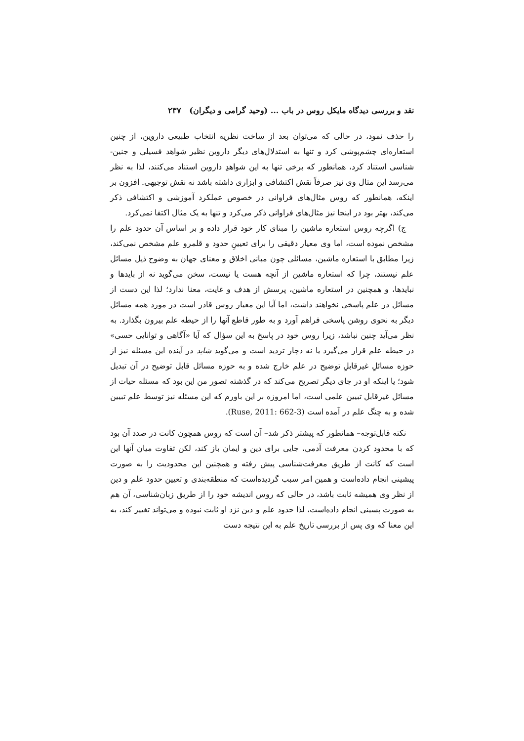نقد و بررسی دیدگاه مایکل روس در باب ... (وحید گرامی و دیگران) ۲۳۷
را حذف نمود، در حالی که می‌توان بعد از ساخت نظریه انتخاب طبیعی داروین، از چنین استعاره‌ای چشم‌پوشی کرد و تنها به استدلال‌های دیگر داروین نظیر شواهد فسیلی و جنین-شناسی استناد کرد، همانطور که برخی تنها به این شواهدِ داروین استناد می‌کنند، لذا به نظر می‌رسد این مثال وی نیز صرفاً نقش اکتشافی و ابزاری داشته باشد نه نقش توجیهی. افزون بر اینکه، همانطور که روس مثال‌های فراوانی در خصوص عملکرد آموزشی و اکتشافی ذکر می‌کند، بهتر بود در اینجا نیز مثال‌های فراوانی ذکر می‌کرد و تنها به یک مثال اکتفا نمی‌کرد.
ج) اگرچه روس استعاره ماشین را مبنای کار خود قرار داده و بر اساس آن حدود علم را مشخص نموده است، اما وی معیار دقیقی را برای تعیینِ حدود و قلمرو علم مشخص نمی‌کند، زیرا مطابق با استعاره ماشین، مسائلی چون مبانی اخلاق و معنای جهان به وضوح ذیل مسائل علم نیستند، چرا که استعاره ماشین از آنچه هست یا نیست، سخن می‌گوید نه از بایدها و نبایدها، و همچنین در استعاره ماشین، پرسش از هدف و غایت، معنا ندارد؛ لذا این دست از مسائل در علم پاسخی نخواهند داشت، اما آیا این معیار روس قادر است در مورد همه مسائل دیگر به نحوی روشن پاسخی فراهم آورد و به طور قاطع آنها را از حیطه علم بیرون بگذارد. به نظر می‌آید چنین نباشد، زیرا روس خود در پاسخ به این سؤال که آیا «آگاهی و توانایی حسی» در حیطه علم قرار می‌گیرد یا نه دچار تردید است و می‌گوید شاید در آینده این مسئله نیز از حوزه مسائلِ غیرقابلِ توضیح در علم خارج شده و به حوزه مسائل قابل توضیح در آن تبدیل شود؛ یا اینکه او در جای دیگر تصریح می‌کند که در گذشته تصور من این بود که مسئله حیات از مسائل غیرقابل تبیین علمی است، اما امروزه بر این باورم که این مسئله نیز توسط علم تبیین شده و به چنگ علم در آمده است (Ruse, 2011: 662-3).
نکته قابل‌توجه– همانطور که پیشتر ذکر شد– آن است که روس همچون کانت در صدد آن بود که با محدود کردن معرفت آدمی، جایی برای دین و ایمان باز کند، لکن تفاوت میان آنها این است که کانت از طریق معرفت‌شناسی پیش رفته و همچنین این محدودیت را به صورت پیشینی انجام داده‌است و همین امر سبب گردیده‌است که منطقه‌بندی و تعیین حدود علم و دین از نظر وی همیشه ثابت باشد، در حالی که روس اندیشه خود را از طریق زبان‌شناسی، آن هم به صورت پسینی انجام داده‌است، لذا حدود علم و دین نزد او ثابت نبوده و می‌تواند تغییر کند، به این معنا که وی پس از بررسی تاریخ علم به این نتیجه دست